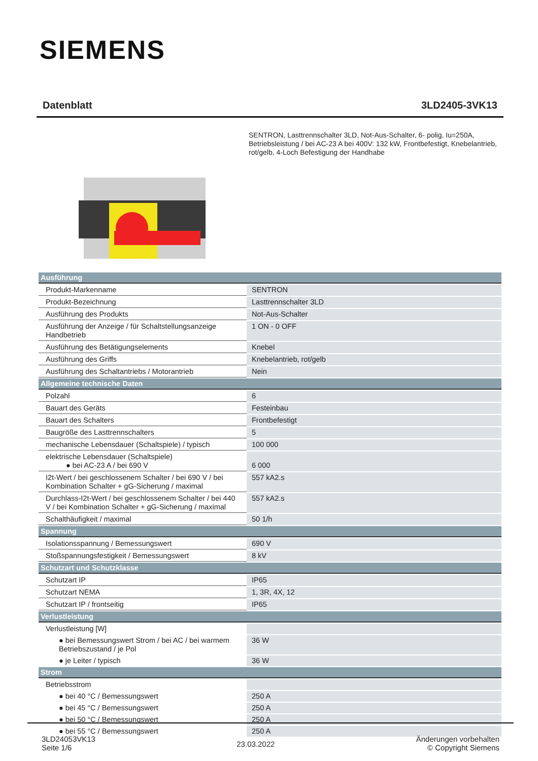SIEMENS
Datenblatt 3LD2405-3VK13
SENTRON, Lasttrennschalter 3LD, Not-Aus-Schalter, 6- polig, Iu=250A, Betriebsleistung / bei AC-23 A bei 400V: 132 kW, Frontbefestigt, Knebelantrieb, rot/gelb, 4-Loch Befestigung der Handhabe
| Ausführung | |
| --- | --- |
| Produkt-Markenname | SENTRON |
| Produkt-Bezeichnung | Lasttrennschalter 3LD |
| Ausführung des Produkts | Not-Aus-Schalter |
| Ausführung der Anzeige / für Schaltstellungsanzeige Handbetrieb | 1 ON - 0 OFF |
| Ausführung des Betätigungselements | Knebel |
| Ausführung des Griffs | Knebelantrieb, rot/gelb |
| Ausführung des Schaltantriebs / Motorantrieb | Nein |
| Allgemeine technische Daten | |
| Polzahl | 6 |
| Bauart des Geräts | Festeinbau |
| Bauart des Schalters | Frontbefestigt |
| Baugröße des Lasttrennschalters | 5 |
| mechanische Lebensdauer (Schaltspiele) / typisch | 100 000 |
| elektrische Lebensdauer (Schaltspiele) ● bei AC-23 A / bei 690 V | 6 000 |
| I2t-Wert / bei geschlossenem Schalter / bei 690 V / bei Kombination Schalter + gG-Sicherung / maximal | 557 kA2.s |
| Durchlass-I2t-Wert / bei geschlossenem Schalter / bei 440 V / bei Kombination Schalter + gG-Sicherung / maximal | 557 kA2.s |
| Schalthäufigkeit / maximal | 50 1/h |
| Spannung | |
| Isolationsspannung / Bemessungswert | 690 V |
| Stoßspannungsfestigkeit / Bemessungswert | 8 kV |
| Schutzart und Schutzklasse | |
| Schutzart IP | IP65 |
| Schutzart NEMA | 1, 3R, 4X, 12 |
| Schutzart IP / frontseitig | IP65 |
| Verlustleistung | |
| Verlustleistung [W] | |
| ● bei Bemessungswert Strom / bei AC / bei warmem Betriebszustand / je Pol | 36 W |
| ● je Leiter / typisch | 36 W |
| Strom | |
| Betriebsstrom | |
| ● bei 40 °C / Bemessungswert | 250 A |
| ● bei 45 °C / Bemessungswert | 250 A |
| ● bei 50 °C / Bemessungswert | 250 A |
| ● bei 55 °C / Bemessungswert | 250 A |
3LD24053VK13
Seite 1/6
23.03.2022
Änderungen vorbehalten
© Copyright Siemens